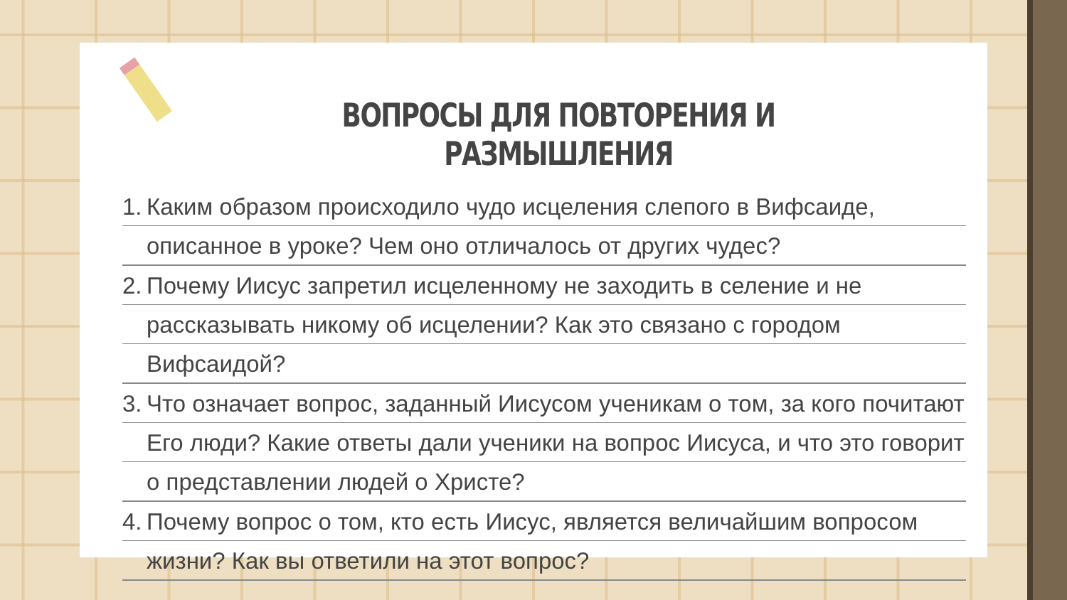ВОПРОСЫ ДЛЯ ПОВТОРЕНИЯ И РАЗМЫШЛЕНИЯ
1.
Каким образом происходило чудо исцеления слепого в Вифсаиде, описанное в уроке? Чем оно отличалось от других чудес?
2.
Почему Иисус запретил исцеленному не заходить в селение и не рассказывать никому об исцелении? Как это связано с городом Вифсаидой?
3.
Что означает вопрос, заданный Иисусом ученикам о том, за кого почитают Его люди? Какие ответы дали ученики на вопрос Иисуса, и что это говорит о представлении людей о Христе?
4.
Почему вопрос о том, кто есть Иисус, является величайшим вопросом жизни? Как вы ответили на этот вопрос?